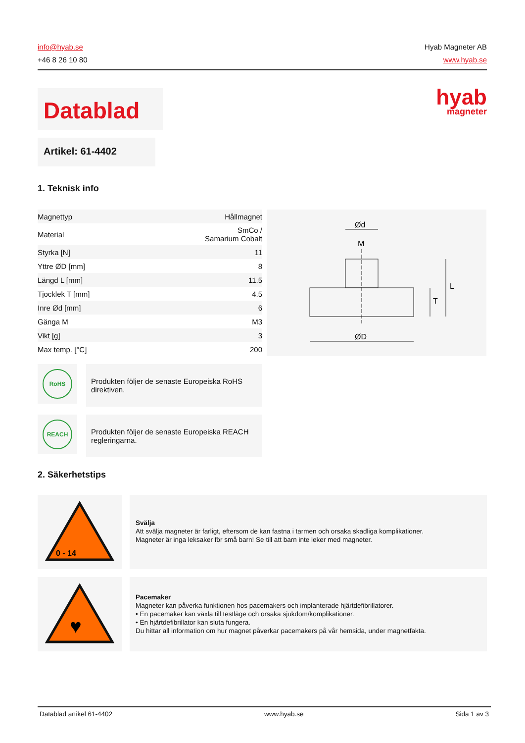info@hyab.se
+46 8 26 10 80
Hyab Magneter AB
www.hyab.se
Datablad hyab
magneter
Artikel: 61-4402
1. Teknisk info
| Magnettyp | Hållmagnet |
| Material | SmCo / Samarium Cobalt |
| Styrka [N] | 11 |
| Yttre ØD [mm] | 8 |
| Längd L [mm] | 11.5 |
| Tjocklek T [mm] | 4.5 |
| Inre Ød [mm] | 6 |
| Gänga M | M3 |
| Vikt [g] | 3 |
| Max temp. [°C] | 200 |
RoHS
Produkten följer de senaste Europeiska RoHS direktiven.
REACH
Produkten följer de senaste Europeiska REACH regleringarna.
Ød
M
ØD
T
L
2. Säkerhetstips
0 - 14
Svälja
Att svälja magneter är farligt, eftersom de kan fastna i tarmen och orsaka skadliga komplikationer.
Magneter är inga leksaker för små barn! Se till att barn inte leker med magneter.
♥
Pacemaker
Magneter kan påverka funktionen hos pacemakers och implanterade hjärtdefibrillatorer.
• En pacemaker kan växla till testläge och orsaka sjukdom/komplikationer.
• En hjärtdefibrillator kan sluta fungera.
Du hittar all information om hur magnet påverkar pacemakers på vår hemsida, under magnetfakta.
Datablad artikel 61-4402 www.hyab.se Sida 1 av 3